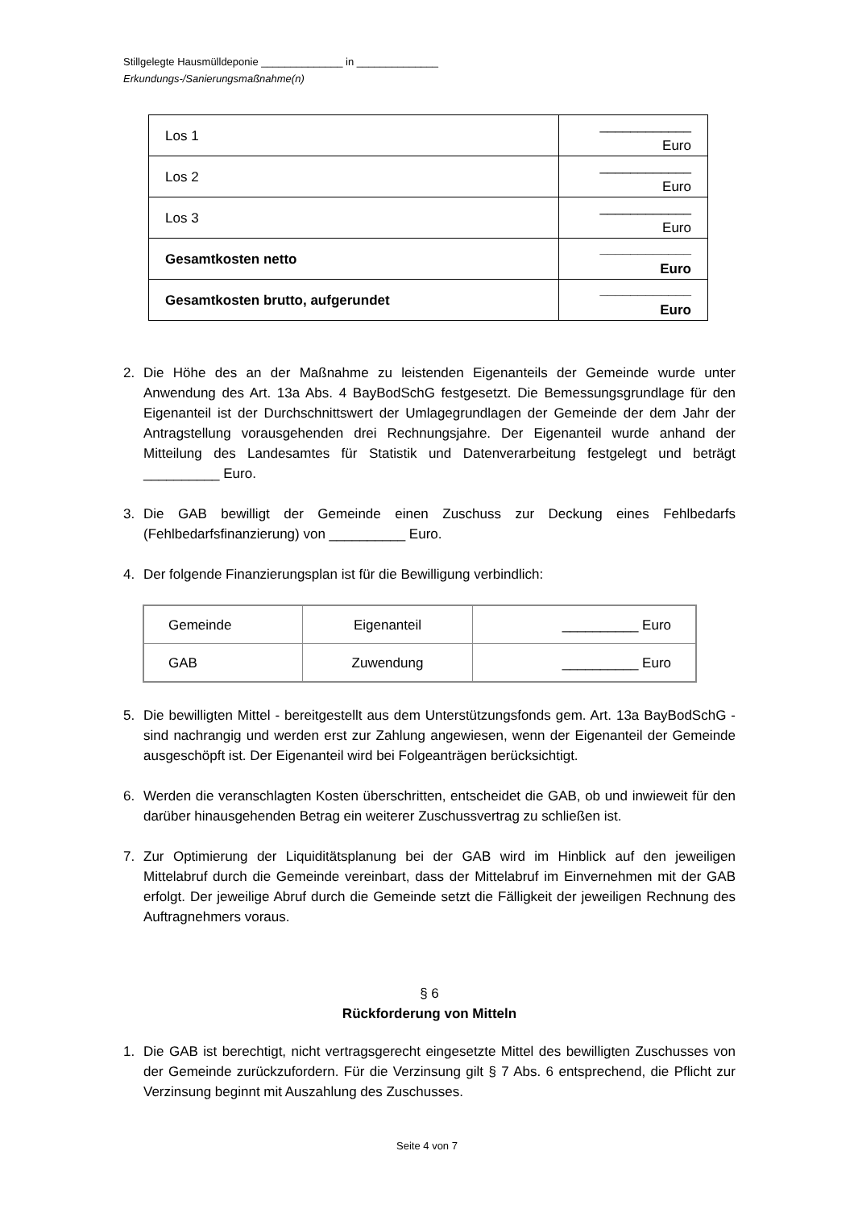Stillgelegte Hausmülldeponie ______________ in ______________
Erkundungs-/Sanierungsmaßnahme(n)
| Los 1 | ____________ Euro |
| Los 2 | ____________ Euro |
| Los 3 | ____________ Euro |
| Gesamtkosten netto | ____________ Euro |
| Gesamtkosten brutto, aufgerundet | ____________ Euro |
2. Die Höhe des an der Maßnahme zu leistenden Eigenanteils der Gemeinde wurde unter Anwendung des Art. 13a Abs. 4 BayBodSchG festgesetzt. Die Bemessungsgrundlage für den Eigenanteil ist der Durchschnittswert der Umlagegrundlagen der Gemeinde der dem Jahr der Antragstellung vorausgehenden drei Rechnungsjahre. Der Eigenanteil wurde anhand der Mitteilung des Landesamtes für Statistik und Datenverarbeitung festgelegt und beträgt __________ Euro.
3. Die GAB bewilligt der Gemeinde einen Zuschuss zur Deckung eines Fehlbedarfs (Fehlbedarfsfinanzierung) von __________ Euro.
4. Der folgende Finanzierungsplan ist für die Bewilligung verbindlich:
| Gemeinde | Eigenanteil | __________ Euro |
| GAB | Zuwendung | __________ Euro |
5. Die bewilligten Mittel - bereitgestellt aus dem Unterstützungsfonds gem. Art. 13a BayBodSchG - sind nachrangig und werden erst zur Zahlung angewiesen, wenn der Eigenanteil der Gemeinde ausgeschöpft ist. Der Eigenanteil wird bei Folgeanträgen berücksichtigt.
6. Werden die veranschlagten Kosten überschritten, entscheidet die GAB, ob und inwieweit für den darüber hinausgehenden Betrag ein weiterer Zuschussvertrag zu schließen ist.
7. Zur Optimierung der Liquiditätsplanung bei der GAB wird im Hinblick auf den jeweiligen Mittelabruf durch die Gemeinde vereinbart, dass der Mittelabruf im Einvernehmen mit der GAB erfolgt. Der jeweilige Abruf durch die Gemeinde setzt die Fälligkeit der jeweiligen Rechnung des Auftragnehmers voraus.
§ 6
Rückforderung von Mitteln
1. Die GAB ist berechtigt, nicht vertragsgerecht eingesetzte Mittel des bewilligten Zuschusses von der Gemeinde zurückzufordern. Für die Verzinsung gilt § 7 Abs. 6 entsprechend, die Pflicht zur Verzinsung beginnt mit Auszahlung des Zuschusses.
Seite 4 von 7